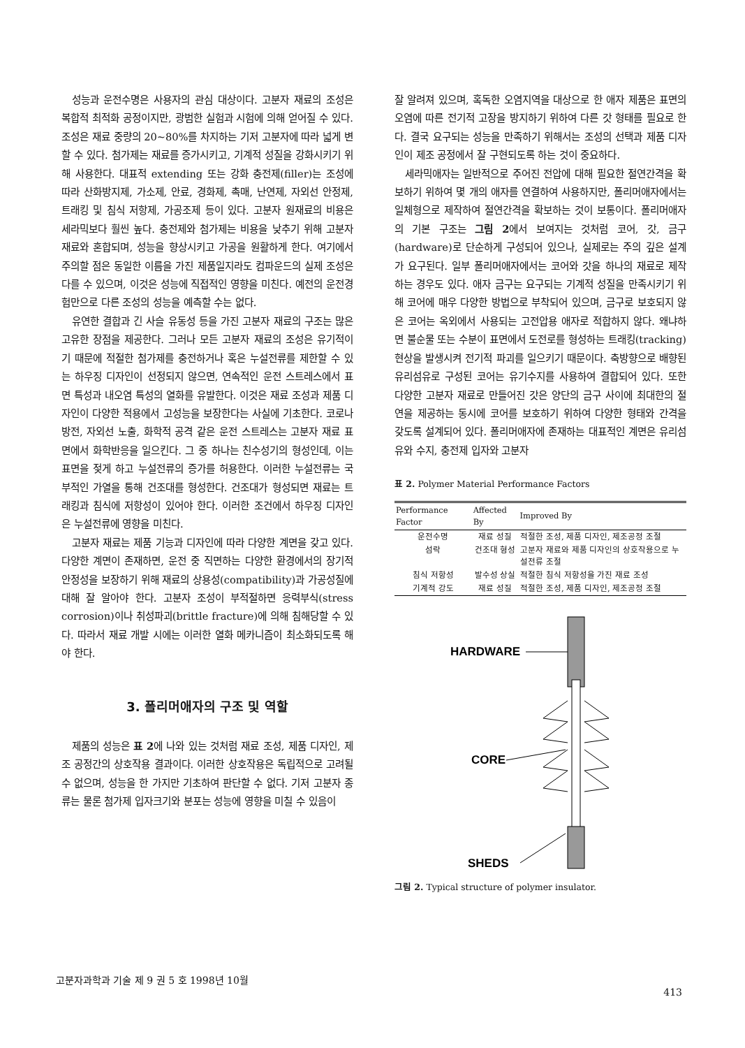성능과 운전수명은 사용자의 관심 대상이다. 고분자 재료의 조성은 복합적 최적화 공정이지만, 광범한 실험과 시험에 의해 얻어질 수 있다. 조성은 재료 중량의 20~80%를 차지하는 기저 고분자에 따라 넓게 변할 수 있다. 첨가제는 재료를 증가시키고, 기계적 성질을 강화시키기 위해 사용한다. 대표적 extending 또는 강화 충전제(filler)는 조성에 따라 산화방지제, 가소제, 안료, 경화제, 촉매, 난연제, 자외선 안정제, 트래킹 및 침식 저항제, 가공조제 등이 있다. 고분자 원재료의 비용은 세라믹보다 훨씬 높다. 충전제와 첨가제는 비용을 낮추기 위해 고분자 재료와 혼합되며, 성능을 향상시키고 가공을 원활하게 한다. 여기에서 주의할 점은 동일한 이름을 가진 제품일지라도 컴파운드의 실제 조성은 다를 수 있으며, 이것은 성능에 직접적인 영향을 미친다. 예전의 운전경험만으로 다른 조성의 성능을 예측할 수는 없다.
유연한 결합과 긴 사슬 유동성 등을 가진 고분자 재료의 구조는 많은 고유한 장점을 제공한다. 그러나 모든 고분자 재료의 조성은 유기적이기 때문에 적절한 첨가제를 충전하거나 혹은 누설전류를 제한할 수 있는 하우징 디자인이 선정되지 않으면, 연속적인 운전 스트레스에서 표면 특성과 내오염 특성의 열화를 유발한다. 이것은 재료 조성과 제품 디자인이 다양한 적용에서 고성능을 보장한다는 사실에 기초한다. 코로나 방전, 자외선 노출, 화학적 공격 같은 운전 스트레스는 고분자 재료 표면에서 화학반응을 일으킨다. 그 중 하나는 친수성기의 형성인데, 이는 표면을 젖게 하고 누설전류의 증가를 허용한다. 이러한 누설전류는 국부적인 가열을 통해 건조대를 형성한다. 건조대가 형성되면 재료는 트래킹과 침식에 저항성이 있어야 한다. 이러한 조건에서 하우징 디자인은 누설전류에 영향을 미친다.
고분자 재료는 제품 기능과 디자인에 따라 다양한 계면을 갖고 있다. 다양한 계면이 존재하면, 운전 중 직면하는 다양한 환경에서의 장기적 안정성을 보장하기 위해 재료의 상용성(compatibility)과 가공성질에 대해 잘 알아야 한다. 고분자 조성이 부적절하면 응력부식(stress corrosion)이나 취성파괴(brittle fracture)에 의해 침해당할 수 있다. 따라서 재료 개발 시에는 이러한 열화 메카니즘이 최소화되도록 해야 한다.
3. 폴리머애자의 구조 및 역할
제품의 성능은 표 2에 나와 있는 것처럼 재료 조성, 제품 디자인, 제조 공정간의 상호작용 결과이다. 이러한 상호작용은 독립적으로 고려될 수 없으며, 성능을 한 가지만 기초하여 판단할 수 없다. 기저 고분자 종류는 물론 첨가제 입자크기와 분포는 성능에 영향을 미칠 수 있음이
잘 알려져 있으며, 혹독한 오염지역을 대상으로 한 애자 제품은 표면의 오염에 따른 전기적 고장을 방지하기 위하여 다른 갓 형태를 필요로 한다. 결국 요구되는 성능을 만족하기 위해서는 조성의 선택과 제품 디자인이 제조 공정에서 잘 구현되도록 하는 것이 중요하다.
세라믹애자는 일반적으로 주어진 전압에 대해 필요한 절연간격을 확보하기 위하여 몇 개의 애자를 연결하여 사용하지만, 폴리머애자에서는 일체형으로 제작하여 절연간격을 확보하는 것이 보통이다. 폴리머애자의 기본 구조는 그림 2에서 보여지는 것처럼 코어, 갓, 금구(hardware)로 단순하게 구성되어 있으나, 실제로는 주의 깊은 설계가 요구된다. 일부 폴리머애자에서는 코어와 갓을 하나의 재료로 제작하는 경우도 있다. 애자 금구는 요구되는 기계적 성질을 만족시키기 위해 코어에 매우 다양한 방법으로 부착되어 있으며, 금구로 보호되지 않은 코어는 옥외에서 사용되는 고전압용 애자로 적합하지 않다. 왜냐하면 불순물 또는 수분이 표면에서 도전로를 형성하는 트래킹(tracking) 현상을 발생시켜 전기적 파괴를 일으키기 때문이다. 축방향으로 배향된 유리섬유로 구성된 코어는 유기수지를 사용하여 결합되어 있다. 또한 다양한 고분자 재료로 만들어진 갓은 양단의 금구 사이에 최대한의 절연을 제공하는 동시에 코어를 보호하기 위하여 다양한 형태와 간격을 갖도록 설계되어 있다. 폴리머애자에 존재하는 대표적인 계면은 유리섬유와 수지, 충전제 입자와 고분자
표 2. Polymer Material Performance Factors
| Performance Factor | Affected By | Improved By |
| --- | --- | --- |
| 운전수명 | 재료 성질 | 적절한 조성, 제품 디자인, 제조공정 조절 |
| 섬락 | 건조대 형성 | 고분자 재료와 제품 디자인의 상호작용으로 누설전류 조절 |
| 침식 저항성 | 발수성 상실 | 적절한 침식 저항성을 가진 재료 조성 |
| 기계적 강도 | 재료 성질 | 적절한 조성, 제품 디자인, 제조공정 조절 |
HARDWARE
CORE
SHEDS
그림 2. Typical structure of polymer insulator.
고분자과학과 기술 제 9 권 5 호 1998년 10월 413